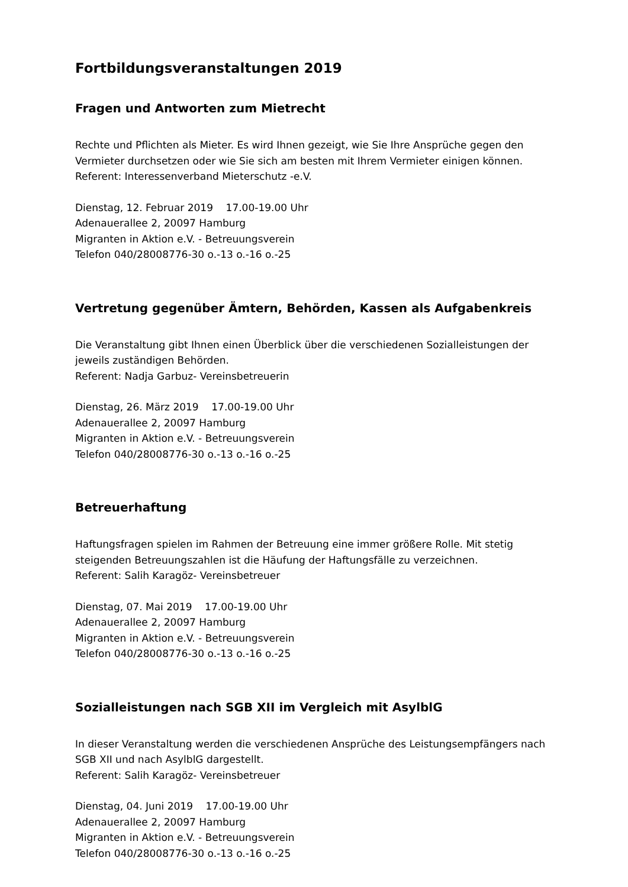Fortbildungsveranstaltungen 2019
Fragen und Antworten zum Mietrecht
Rechte und Pflichten als Mieter. Es wird Ihnen gezeigt, wie Sie Ihre Ansprüche gegen den Vermieter durchsetzen oder wie Sie sich am besten mit Ihrem Vermieter einigen können.
Referent: Interessenverband Mieterschutz -e.V.
Dienstag, 12. Februar 2019 17.00-19.00 Uhr
Adenauerallee 2, 20097 Hamburg
Migranten in Aktion e.V. - Betreuungsverein
Telefon 040/28008776-30 o.-13 o.-16 o.-25
Vertretung gegenüber Ämtern, Behörden, Kassen als Aufgabenkreis
Die Veranstaltung gibt Ihnen einen Überblick über die verschiedenen Sozialleistungen der jeweils zuständigen Behörden.
Referent: Nadja Garbuz- Vereinsbetreuerin
Dienstag, 26. März 2019 17.00-19.00 Uhr
Adenauerallee 2, 20097 Hamburg
Migranten in Aktion e.V. - Betreuungsverein
Telefon 040/28008776-30 o.-13 o.-16 o.-25
Betreuerhaftung
Haftungsfragen spielen im Rahmen der Betreuung eine immer größere Rolle. Mit stetig steigenden Betreuungszahlen ist die Häufung der Haftungsfälle zu verzeichnen.
Referent: Salih Karagöz- Vereinsbetreuer
Dienstag, 07. Mai 2019 17.00-19.00 Uhr
Adenauerallee 2, 20097 Hamburg
Migranten in Aktion e.V. - Betreuungsverein
Telefon 040/28008776-30 o.-13 o.-16 o.-25
Sozialleistungen nach SGB XII im Vergleich mit AsylblG
In dieser Veranstaltung werden die verschiedenen Ansprüche des Leistungsempfängers nach SGB XII und nach AsylblG dargestellt.
Referent: Salih Karagöz- Vereinsbetreuer
Dienstag, 04. Juni 2019 17.00-19.00 Uhr
Adenauerallee 2, 20097 Hamburg
Migranten in Aktion e.V. - Betreuungsverein
Telefon 040/28008776-30 o.-13 o.-16 o.-25